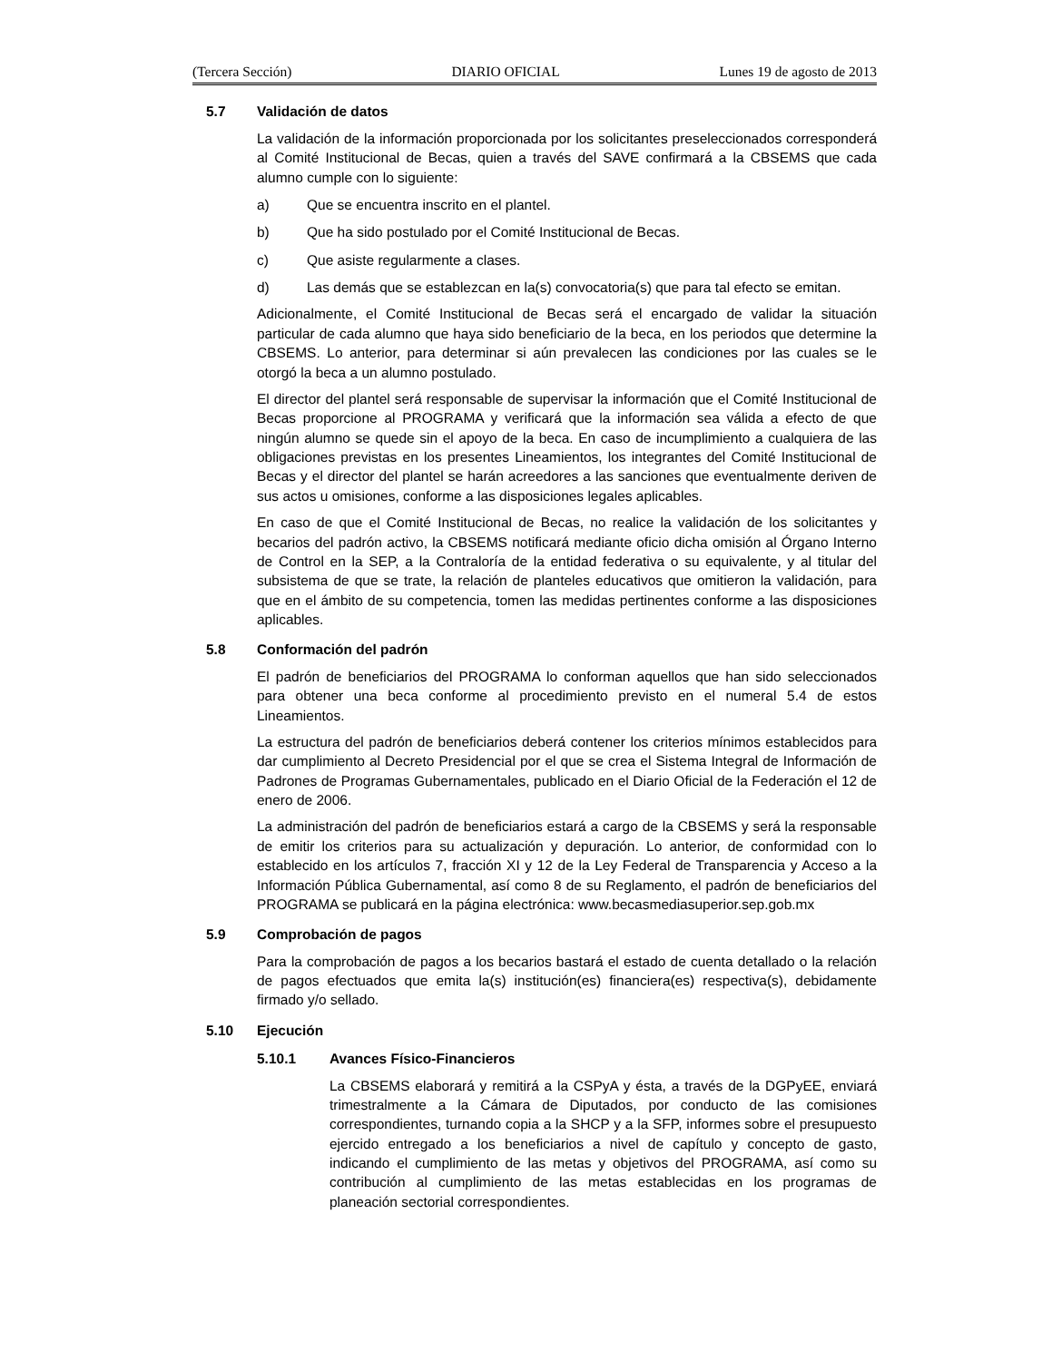(Tercera Sección) DIARIO OFICIAL Lunes 19 de agosto de 2013
5.7 Validación de datos
La validación de la información proporcionada por los solicitantes preseleccionados corresponderá al Comité Institucional de Becas, quien a través del SAVE confirmará a la CBSEMS que cada alumno cumple con lo siguiente:
a) Que se encuentra inscrito en el plantel.
b) Que ha sido postulado por el Comité Institucional de Becas.
c) Que asiste regularmente a clases.
d) Las demás que se establezcan en la(s) convocatoria(s) que para tal efecto se emitan.
Adicionalmente, el Comité Institucional de Becas será el encargado de validar la situación particular de cada alumno que haya sido beneficiario de la beca, en los periodos que determine la CBSEMS. Lo anterior, para determinar si aún prevalecen las condiciones por las cuales se le otorgó la beca a un alumno postulado.
El director del plantel será responsable de supervisar la información que el Comité Institucional de Becas proporcione al PROGRAMA y verificará que la información sea válida a efecto de que ningún alumno se quede sin el apoyo de la beca. En caso de incumplimiento a cualquiera de las obligaciones previstas en los presentes Lineamientos, los integrantes del Comité Institucional de Becas y el director del plantel se harán acreedores a las sanciones que eventualmente deriven de sus actos u omisiones, conforme a las disposiciones legales aplicables.
En caso de que el Comité Institucional de Becas, no realice la validación de los solicitantes y becarios del padrón activo, la CBSEMS notificará mediante oficio dicha omisión al Órgano Interno de Control en la SEP, a la Contraloría de la entidad federativa o su equivalente, y al titular del subsistema de que se trate, la relación de planteles educativos que omitieron la validación, para que en el ámbito de su competencia, tomen las medidas pertinentes conforme a las disposiciones aplicables.
5.8 Conformación del padrón
El padrón de beneficiarios del PROGRAMA lo conforman aquellos que han sido seleccionados para obtener una beca conforme al procedimiento previsto en el numeral 5.4 de estos Lineamientos.
La estructura del padrón de beneficiarios deberá contener los criterios mínimos establecidos para dar cumplimiento al Decreto Presidencial por el que se crea el Sistema Integral de Información de Padrones de Programas Gubernamentales, publicado en el Diario Oficial de la Federación el 12 de enero de 2006.
La administración del padrón de beneficiarios estará a cargo de la CBSEMS y será la responsable de emitir los criterios para su actualización y depuración. Lo anterior, de conformidad con lo establecido en los artículos 7, fracción XI y 12 de la Ley Federal de Transparencia y Acceso a la Información Pública Gubernamental, así como 8 de su Reglamento, el padrón de beneficiarios del PROGRAMA se publicará en la página electrónica: www.becasmediasuperior.sep.gob.mx
5.9 Comprobación de pagos
Para la comprobación de pagos a los becarios bastará el estado de cuenta detallado o la relación de pagos efectuados que emita la(s) institución(es) financiera(es) respectiva(s), debidamente firmado y/o sellado.
5.10 Ejecución
5.10.1 Avances Físico-Financieros
La CBSEMS elaborará y remitirá a la CSPyA y ésta, a través de la DGPyEE, enviará trimestralmente a la Cámara de Diputados, por conducto de las comisiones correspondientes, turnando copia a la SHCP y a la SFP, informes sobre el presupuesto ejercido entregado a los beneficiarios a nivel de capítulo y concepto de gasto, indicando el cumplimiento de las metas y objetivos del PROGRAMA, así como su contribución al cumplimiento de las metas establecidas en los programas de planeación sectorial correspondientes.